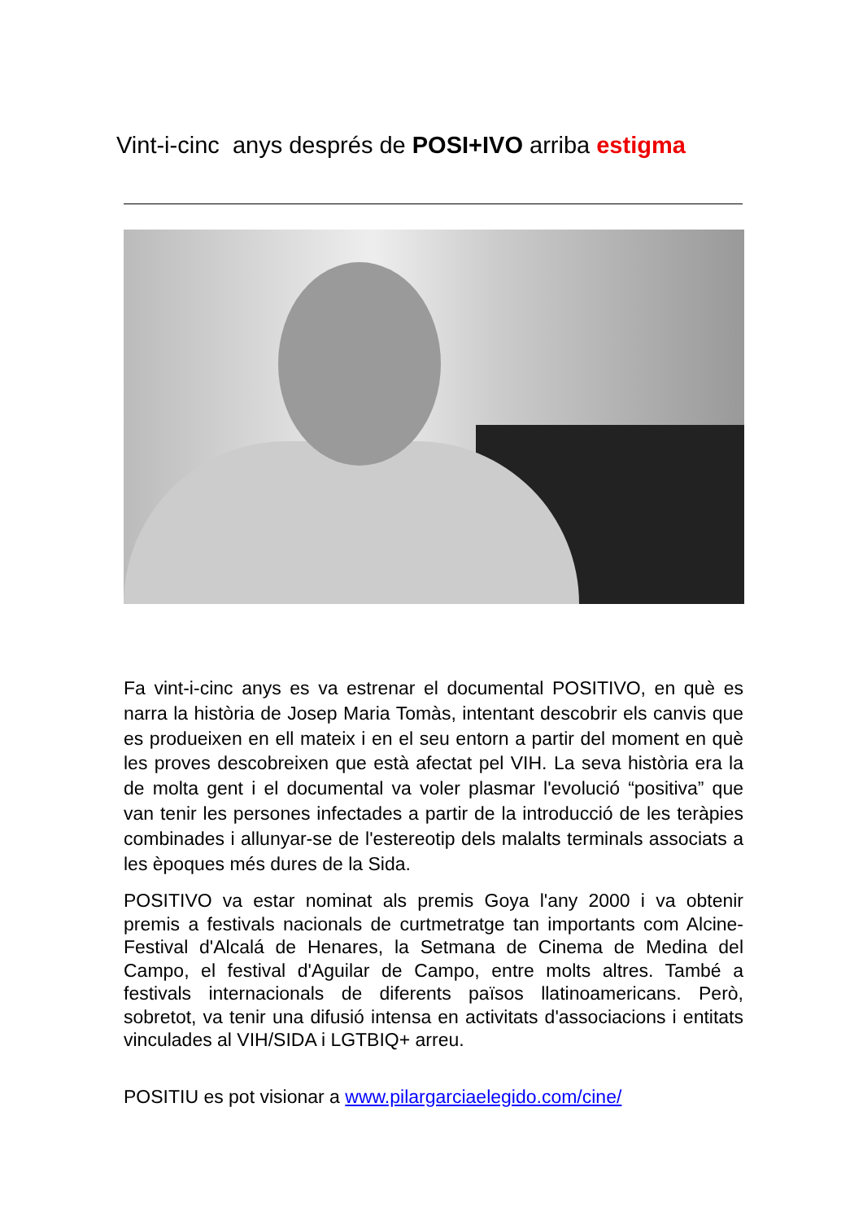Vint-i-cinc anys després de POSI+IVO arriba estigma
Fa vint-i-cinc anys es va estrenar el documental POSITIVO, en què es narra la història de Josep Maria Tomàs, intentant descobrir els canvis que es produeixen en ell mateix i en el seu entorn a partir del moment en què les proves descobreixen que està afectat pel VIH. La seva història era la de molta gent i el documental va voler plasmar l'evolució “positiva” que van tenir les persones infectades a partir de la introducció de les teràpies combinades i allunyar-se de l'estereotip dels malalts terminals associats a les èpoques més dures de la Sida.
POSITIVO va estar nominat als premis Goya l'any 2000 i va obtenir premis a festivals nacionals de curtmetratge tan importants com Alcine-Festival d'Alcalá de Henares, la Setmana de Cinema de Medina del Campo, el festival d'Aguilar de Campo, entre molts altres. També a festivals internacionals de diferents països llatinoamericans. Però, sobretot, va tenir una difusió intensa en activitats d'associacions i entitats vinculades al VIH/SIDA i LGTBIQ+ arreu.
POSITIU es pot visionar a www.pilargarciaelegido.com/cine/